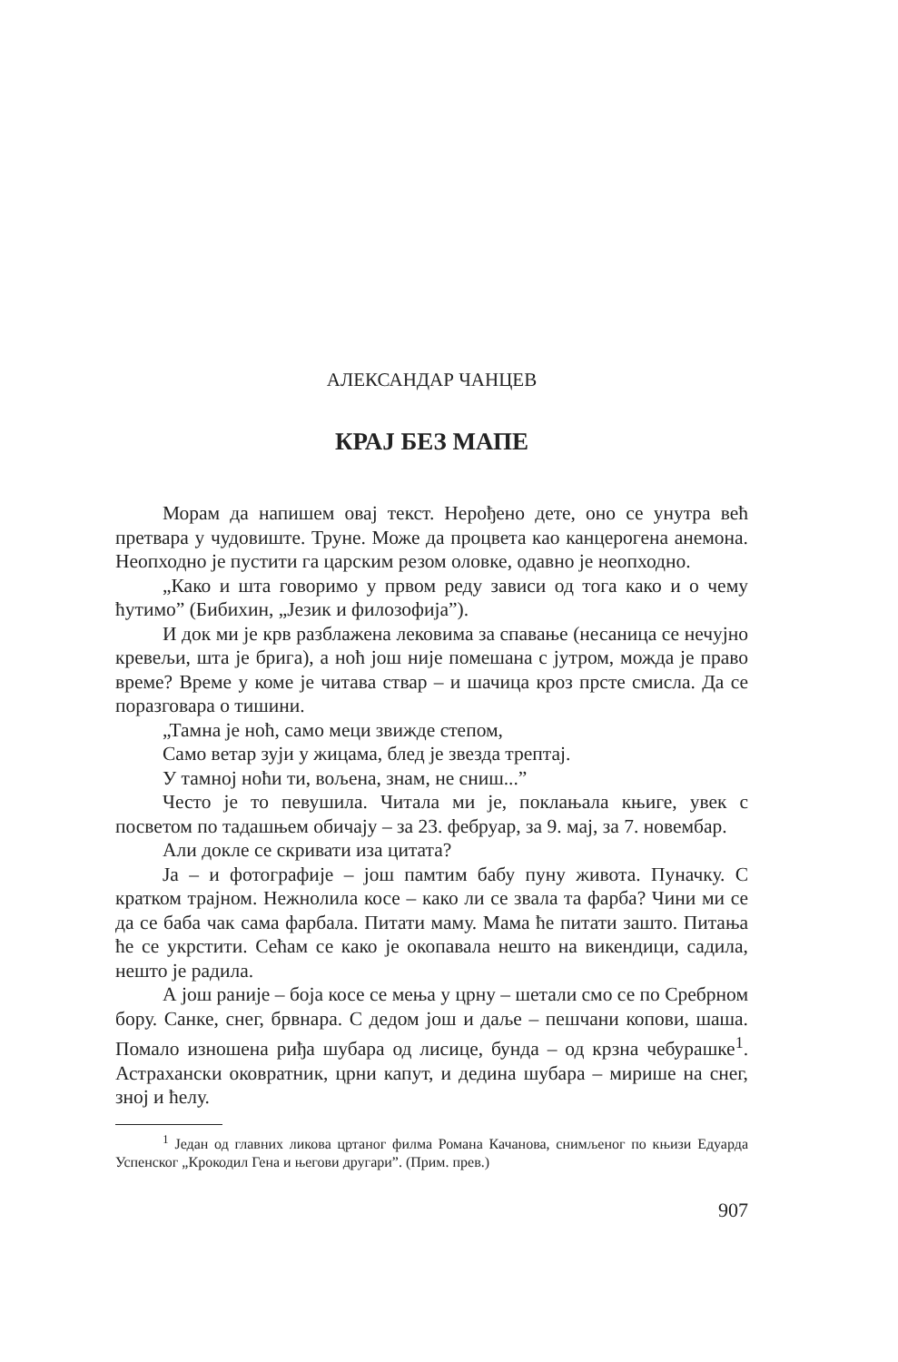АЛЕКСАНДАР ЧАНЦЕВ
КРАЈ БЕЗ МАПЕ
Морам да напишем овај текст. Нерођено дете, оно се унутра већ претвара у чудовиште. Труне. Може да процвета као канцерогена анемона. Неопходно је пустити га царским резом оловке, одавно је неопходно.
„Како и шта говоримо у првом реду зависи од тога како и о чему ћутимо” (Бибихин, „Језик и филозофија”).
И док ми је крв разблажена лековима за спавање (несаница се нечујно кревељи, шта је брига), а ноћ још није помешана с јутром, можда је право време? Време у коме је читава ствар – и шачица кроз прсте смисла. Да се поразговара о тишини.
„Тамна је ноћ, само меци звижде степом,
Само ветар зуји у жицама, блед је звезда трептај.
У тамној ноћи ти, вољена, знам, не сниш...”
Често је то певушила. Читала ми је, поклањала књиге, увек с посветом по тадашњем обичају – за 23. фебруар, за 9. мај, за 7. новембар.
Али докле се скривати иза цитата?
Ја – и фотографије – још памтим бабу пуну живота. Пуначку. С кратком трајном. Нежнолила косе – како ли се звала та фарба? Чини ми се да се баба чак сама фарбала. Питати маму. Мама ће питати зашто. Питања ће се укрстити. Сећам се како је окопавала нешто на викендици, садила, нешто је радила.
А још раније – боја косе се мења у црну – шетали смо се по Сребрном бору. Санке, снег, брвнара. С дедом још и даље – пешчани копови, шаша. Помало изношена риђа шубара од лисице, бунда – од крзна чебурашке<sup>1</sup>. Астрахански оковратник, црни капут, и дедина шубара – мирише на снег, зној и ћелу.
<sup>1</sup> Један од главних ликова цртаног филма Романа Качанова, снимљеног по књизи Едуарда Успенског „Крокодил Гена и његови другари”. (Прим. прев.)
907